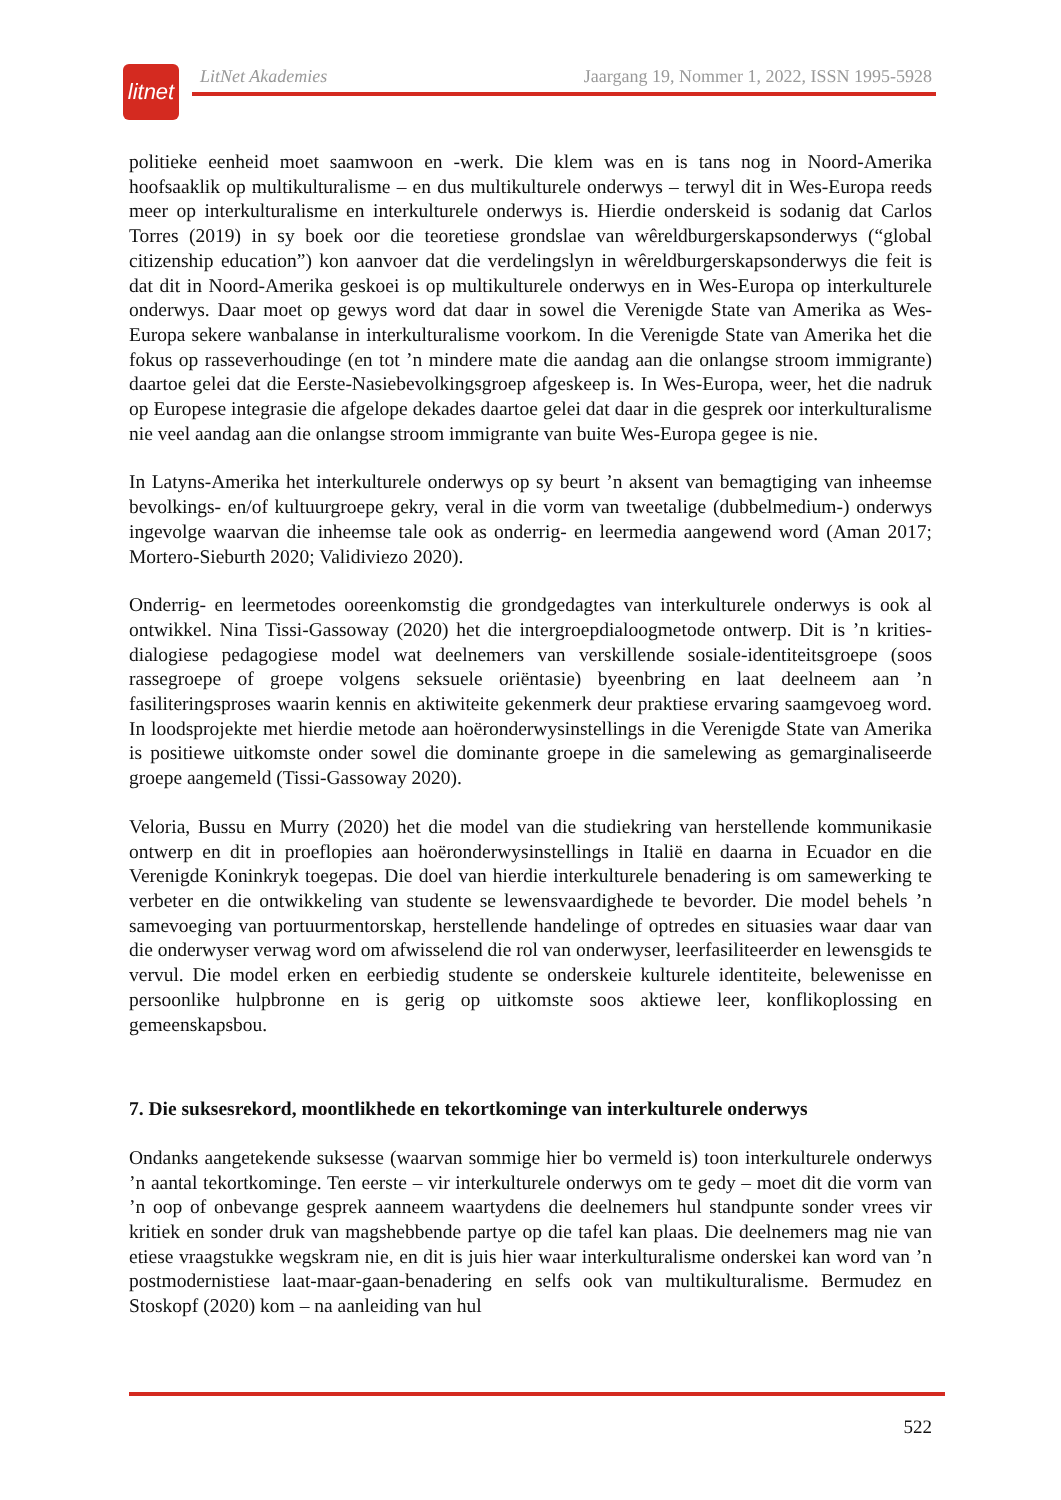litnet
LitNet Akademies Jaargang 19, Nommer 1, 2022, ISSN 1995-5928
politieke eenheid moet saamwoon en -werk. Die klem was en is tans nog in Noord-Amerika hoofsaaklik op multikulturalisme – en dus multikulturele onderwys – terwyl dit in Wes-Europa reeds meer op interkulturalisme en interkulturele onderwys is. Hierdie onderskeid is sodanig dat Carlos Torres (2019) in sy boek oor die teoretiese grondslae van wêreldburgerskaps­onderwys (“global citizenship education”) kon aanvoer dat die verdelingslyn in wêreld­burgerskapsonderwys die feit is dat dit in Noord-Amerika geskoei is op multikulturele onderwys en in Wes-Europa op interkulturele onderwys. Daar moet op gewys word dat daar in sowel die Verenigde State van Amerika as Wes-Europa sekere wanbalanse in interkulturalisme voorkom. In die Verenigde State van Amerika het die fokus op rasseverhoudinge (en tot ’n mindere mate die aandag aan die onlangse stroom immigrante) daartoe gelei dat die Eerste-Nasiebevolkingsgroep afgeskeep is. In Wes-Europa, weer, het die nadruk op Europese integrasie die afgelope dekades daartoe gelei dat daar in die gesprek oor interkulturalisme nie veel aandag aan die onlangse stroom immigrante van buite Wes-Europa gegee is nie.
In Latyns-Amerika het interkulturele onderwys op sy beurt ’n aksent van bemagtiging van inheemse bevolkings- en/of kultuurgroepe gekry, veral in die vorm van tweetalige (dubbelmedium-) onderwys ingevolge waarvan die inheemse tale ook as onderrig- en leermedia aangewend word (Aman 2017; Mortero-Sieburth 2020; Validiviezo 2020).
Onderrig- en leermetodes ooreenkomstig die grondgedagtes van interkulturele onderwys is ook al ontwikkel. Nina Tissi-Gassoway (2020) het die intergroepdialoogmetode ontwerp. Dit is ’n krities-dialogiese pedagogiese model wat deelnemers van verskillende sosiale-identiteitsgroepe (soos rassegroepe of groepe volgens seksuele oriëntasie) byeenbring en laat deelneem aan ’n fasiliteringsproses waarin kennis en aktiwiteite gekenmerk deur praktiese ervaring saamgevoeg word. In loodsprojekte met hierdie metode aan hoëronderwysinstellings in die Verenigde State van Amerika is positiewe uitkomste onder sowel die dominante groepe in die samelewing as gemarginaliseerde groepe aangemeld (Tissi-Gassoway 2020).
Veloria, Bussu en Murry (2020) het die model van die studiekring van herstellende kommunikasie ontwerp en dit in proeflopies aan hoëronderwysinstellings in Italië en daarna in Ecuador en die Verenigde Koninkryk toegepas. Die doel van hierdie interkulturele benadering is om samewerking te verbeter en die ontwikkeling van studente se lewensvaardighede te bevorder. Die model behels ’n samevoeging van portuurmentorskap, herstellende handelinge of optredes en situasies waar daar van die onderwyser verwag word om afwisselend die rol van onderwyser, leerfasiliteerder en lewensgids te vervul. Die model erken en eerbiedig studente se onderskeie kulturele identiteite, belewenisse en persoonlike hulpbronne en is gerig op uitkomste soos aktiewe leer, konflikoplossing en gemeenskapsbou.
7. Die suksesrekord, moontlikhede en tekortkominge van interkulturele onderwys
Ondanks aangetekende suksesse (waarvan sommige hier bo vermeld is) toon interkulturele onderwys ’n aantal tekortkominge. Ten eerste – vir interkulturele onderwys om te gedy – moet dit die vorm van ’n oop of onbevange gesprek aanneem waartydens die deelnemers hul standpunte sonder vrees vir kritiek en sonder druk van magshebbende partye op die tafel kan plaas. Die deelnemers mag nie van etiese vraagstukke wegskram nie, en dit is juis hier waar interkulturalisme onderskei kan word van ’n postmodernistiese laat-maar-gaan-benadering en selfs ook van multikulturalisme. Bermudez en Stoskopf (2020) kom – na aanleiding van hul
522